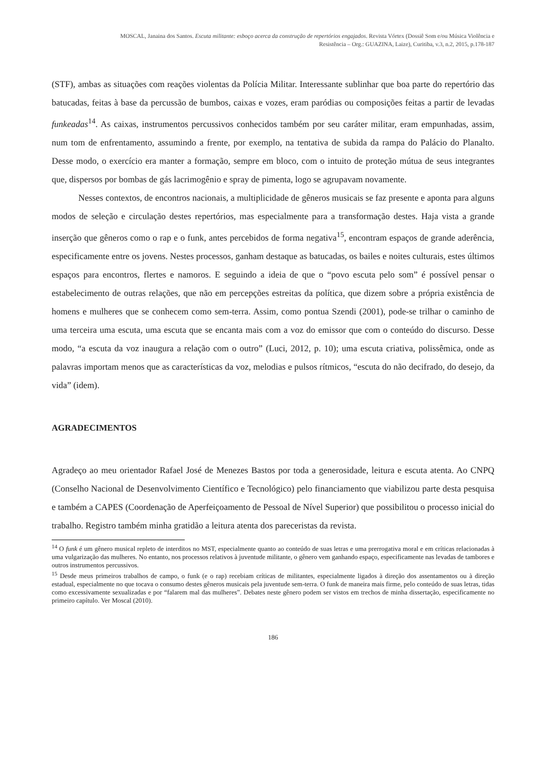MOSCAL, Janaina dos Santos. Escuta militante: esboço acerca da construção de repertórios engajados. Revista Vórtex (Dossiê Som e/ou Música Violência e
Resistência – Org.: GUAZINA, Laize), Curitiba, v.3, n.2, 2015, p.178-187
(STF), ambas as situações com reações violentas da Polícia Militar. Interessante sublinhar que boa parte do repertório das batucadas, feitas à base da percussão de bumbos, caixas e vozes, eram paródias ou composições feitas a partir de levadas funkeadas<sup>14</sup>. As caixas, instrumentos percussivos conhecidos também por seu caráter militar, eram empunhadas, assim, num tom de enfrentamento, assumindo a frente, por exemplo, na tentativa de subida da rampa do Palácio do Planalto. Desse modo, o exercício era manter a formação, sempre em bloco, com o intuito de proteção mútua de seus integrantes que, dispersos por bombas de gás lacrimogênio e spray de pimenta, logo se agrupavam novamente.
Nesses contextos, de encontros nacionais, a multiplicidade de gêneros musicais se faz presente e aponta para alguns modos de seleção e circulação destes repertórios, mas especialmente para a transformação destes. Haja vista a grande inserção que gêneros como o rap e o funk, antes percebidos de forma negativa<sup>15</sup>, encontram espaços de grande aderência, especificamente entre os jovens. Nestes processos, ganham destaque as batucadas, os bailes e noites culturais, estes últimos espaços para encontros, flertes e namoros. E seguindo a ideia de que o “povo escuta pelo som” é possível pensar o estabelecimento de outras relações, que não em percepções estreitas da política, que dizem sobre a própria existência de homens e mulheres que se conhecem como sem-terra. Assim, como pontua Szendi (2001), pode-se trilhar o caminho de uma terceira uma escuta, uma escuta que se encanta mais com a voz do emissor que com o conteúdo do discurso. Desse modo, “a escuta da voz inaugura a relação com o outro” (Luci, 2012, p. 10); uma escuta criativa, polissêmica, onde as palavras importam menos que as características da voz, melodias e pulsos rítmicos, “escuta do não decifrado, do desejo, da vida” (idem).
AGRADECIMENTOS
Agradeço ao meu orientador Rafael José de Menezes Bastos por toda a generosidade, leitura e escuta atenta. Ao CNPQ (Conselho Nacional de Desenvolvimento Científico e Tecnológico) pelo financiamento que viabilizou parte desta pesquisa e também a CAPES (Coordenação de Aperfeiçoamento de Pessoal de Nível Superior) que possibilitou o processo inicial do trabalho. Registro também minha gratidão a leitura atenta dos pareceristas da revista.
<sup>14</sup> O funk é um gênero musical repleto de interditos no MST, especialmente quanto ao conteúdo de suas letras e uma prerrogativa moral e em críticas relacionadas à uma vulgarização das mulheres. No entanto, nos processos relativos à juventude militante, o gênero vem ganhando espaço, especificamente nas levadas de tambores e outros instrumentos percussivos.
<sup>15</sup> Desde meus primeiros trabalhos de campo, o funk (e o rap) recebiam críticas de militantes, especialmente ligados à direção dos assentamentos ou à direção estadual, especialmente no que tocava o consumo destes gêneros musicais pela juventude sem-terra. O funk de maneira mais firme, pelo conteúdo de suas letras, tidas como excessivamente sexualizadas e por “falarem mal das mulheres”. Debates neste gênero podem ser vistos em trechos de minha dissertação, especificamente no primeiro capítulo. Ver Moscal (2010).
186